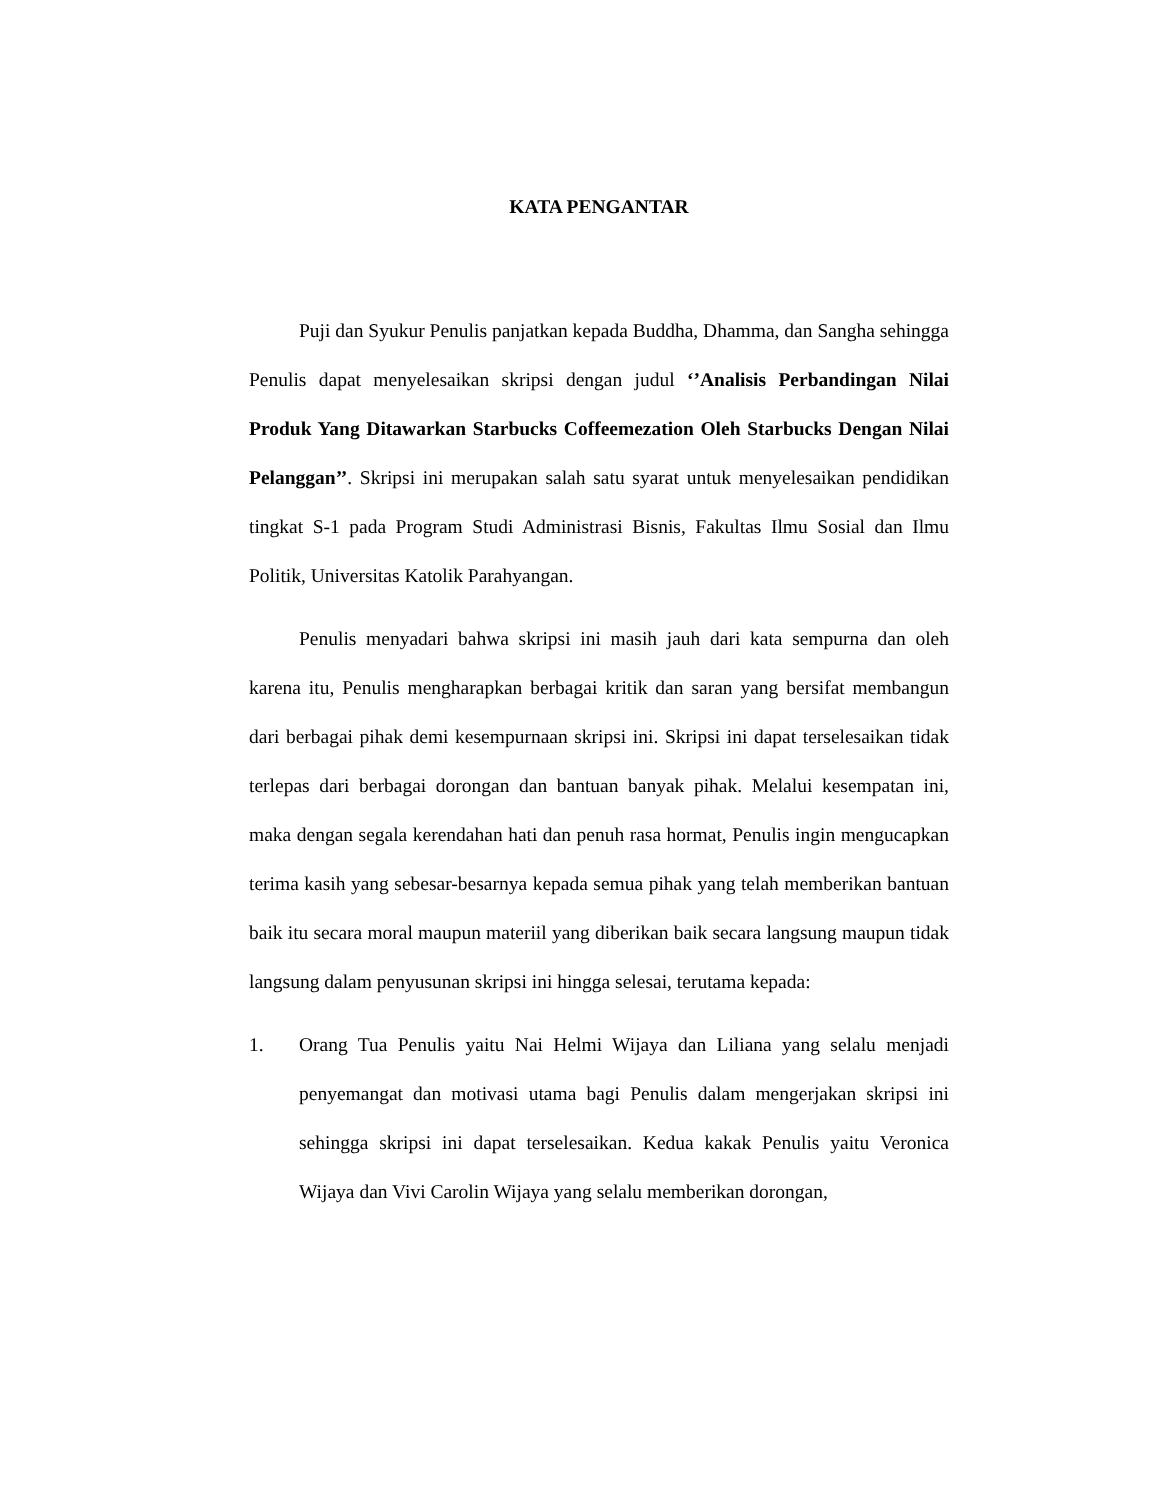KATA PENGANTAR
Puji dan Syukur Penulis panjatkan kepada Buddha, Dhamma, dan Sangha sehingga Penulis dapat menyelesaikan skripsi dengan judul ‘’Analisis Perbandingan Nilai Produk Yang Ditawarkan Starbucks Coffeemezation Oleh Starbucks Dengan Nilai Pelanggan’’. Skripsi ini merupakan salah satu syarat untuk menyelesaikan pendidikan tingkat S-1 pada Program Studi Administrasi Bisnis, Fakultas Ilmu Sosial dan Ilmu Politik, Universitas Katolik Parahyangan.
Penulis menyadari bahwa skripsi ini masih jauh dari kata sempurna dan oleh karena itu, Penulis mengharapkan berbagai kritik dan saran yang bersifat membangun dari berbagai pihak demi kesempurnaan skripsi ini. Skripsi ini dapat terselesaikan tidak terlepas dari berbagai dorongan dan bantuan banyak pihak. Melalui kesempatan ini, maka dengan segala kerendahan hati dan penuh rasa hormat, Penulis ingin mengucapkan terima kasih yang sebesar-besarnya kepada semua pihak yang telah memberikan bantuan baik itu secara moral maupun materiil yang diberikan baik secara langsung maupun tidak langsung dalam penyusunan skripsi ini hingga selesai, terutama kepada:
1. Orang Tua Penulis yaitu Nai Helmi Wijaya dan Liliana yang selalu menjadi penyemangat dan motivasi utama bagi Penulis dalam mengerjakan skripsi ini sehingga skripsi ini dapat terselesaikan. Kedua kakak Penulis yaitu Veronica Wijaya dan Vivi Carolin Wijaya yang selalu memberikan dorongan,